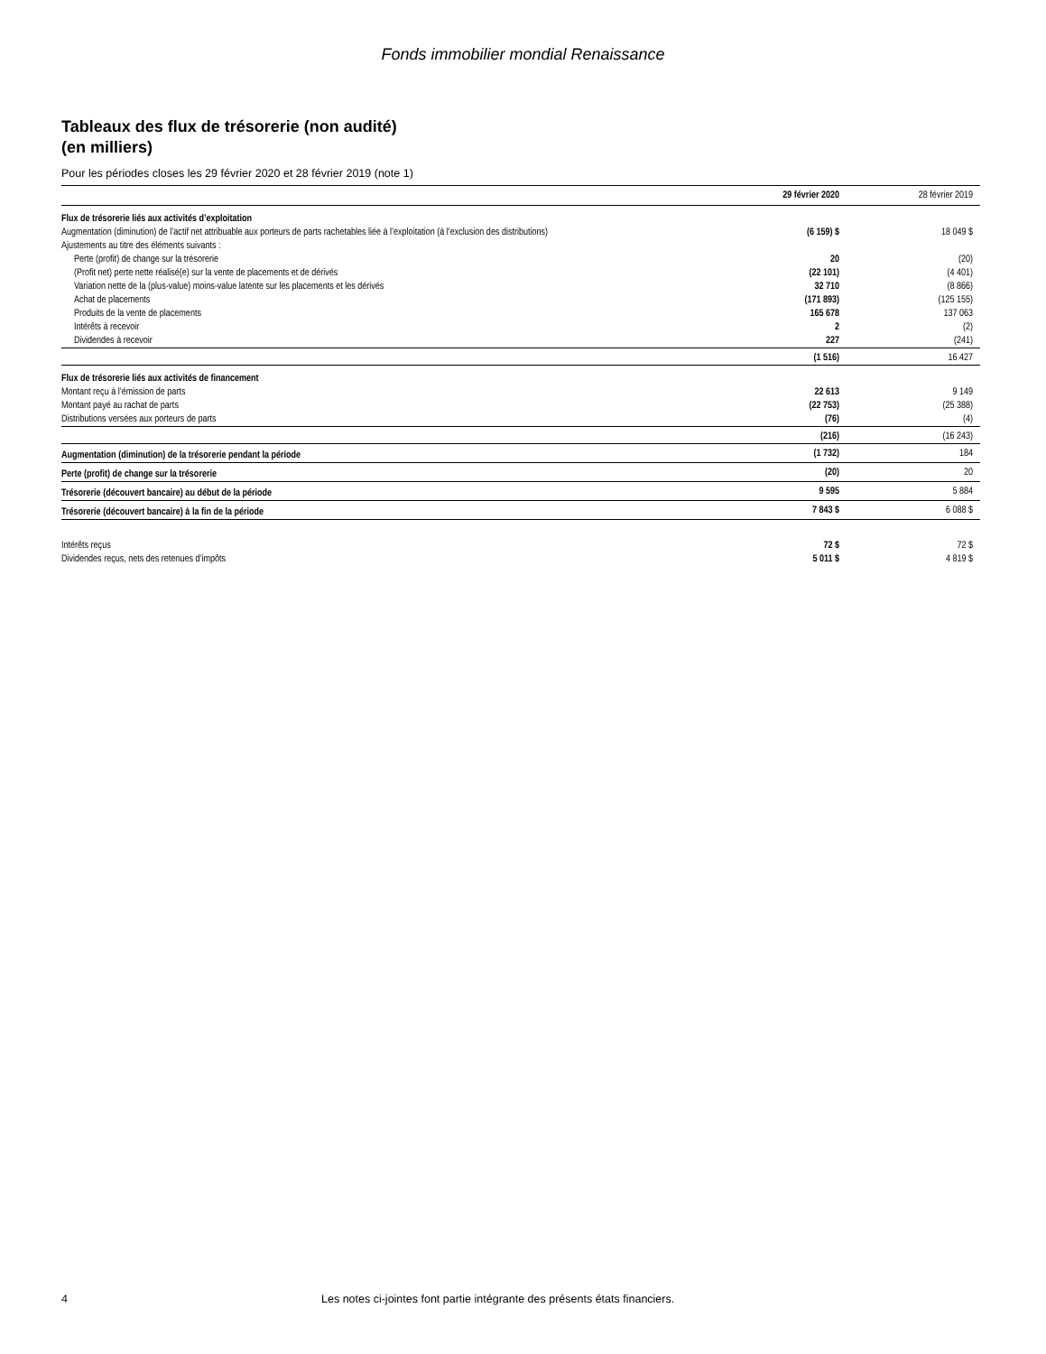Fonds immobilier mondial Renaissance
Tableaux des flux de trésorerie (non audité)
(en milliers)
Pour les périodes closes les 29 février 2020 et 28 février 2019 (note 1)
| | 29 février 2020 | 28 février 2019 |
| --- | --- | --- |
| Flux de trésorerie liés aux activités d’exploitation | | |
| Augmentation (diminution) de l’actif net attribuable aux porteurs de parts rachetables liée à l’exploitation (à l’exclusion des distributions) | (6 159) $ | 18 049 $ |
| Ajustements au titre des éléments suivants : | | |
| Perte (profit) de change sur la trésorerie | 20 | (20) |
| (Profit net) perte nette réalisé(e) sur la vente de placements et de dérivés | (22 101) | (4 401) |
| Variation nette de la (plus-value) moins-value latente sur les placements et les dérivés | 32 710 | (8 866) |
| Achat de placements | (171 893) | (125 155) |
| Produits de la vente de placements | 165 678 | 137 063 |
| Intérêts à recevoir | 2 | (2) |
| Dividendes à recevoir | 227 | (241) |
| | (1 516) | 16 427 |
| Flux de trésorerie liés aux activités de financement | | |
| Montant reçu à l’émission de parts | 22 613 | 9 149 |
| Montant payé au rachat de parts | (22 753) | (25 388) |
| Distributions versées aux porteurs de parts | (76) | (4) |
| | (216) | (16 243) |
| Augmentation (diminution) de la trésorerie pendant la période | (1 732) | 184 |
| Perte (profit) de change sur la trésorerie | (20) | 20 |
| Trésorerie (découvert bancaire) au début de la période | 9 595 | 5 884 |
| Trésorerie (découvert bancaire) à la fin de la période | 7 843 $ | 6 088 $ |
| Intérêts reçus | 72 $ | 72 $ |
| Dividendes reçus, nets des retenues d’impôts | 5 011 $ | 4 819 $ |
4 Les notes ci-jointes font partie intégrante des présents états financiers.